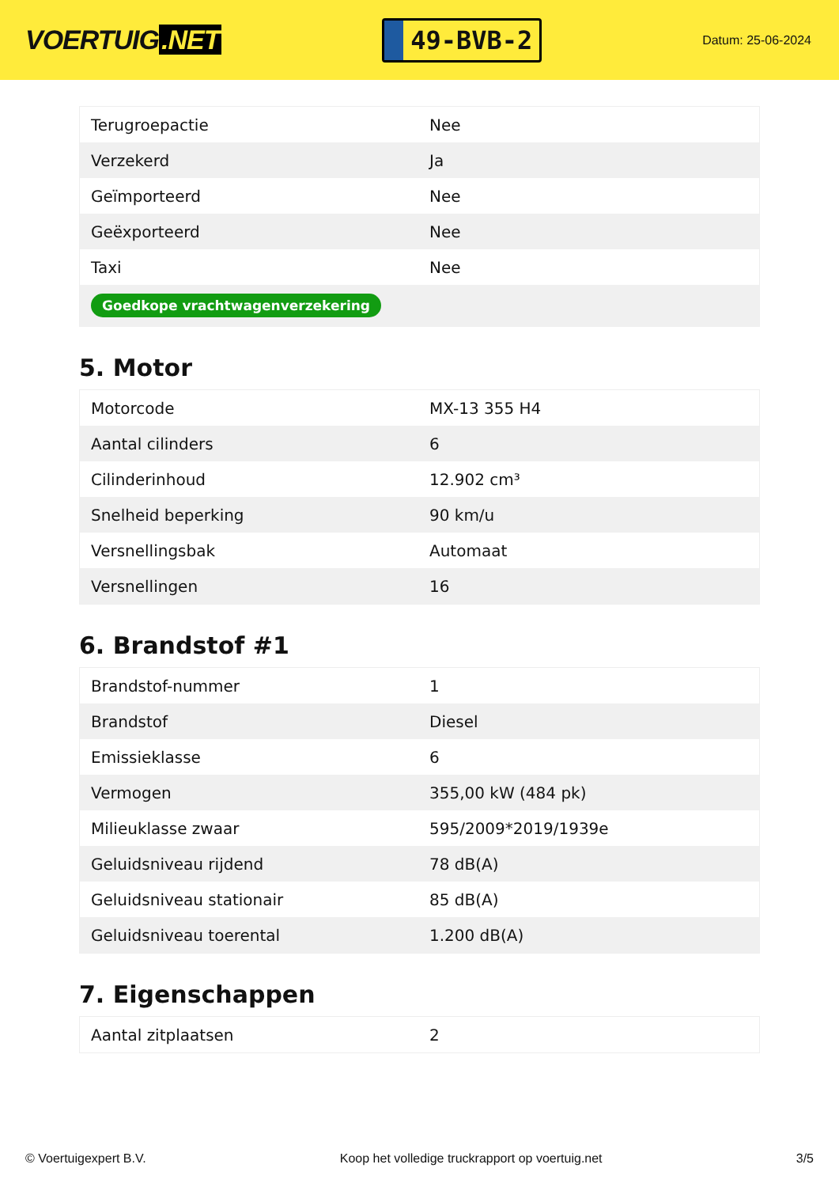VOERTUIG.NET
49-BVB-2
Datum: 25-06-2024
| Terugroepactie | Nee |
| Verzekerd | Ja |
| Geïmporteerd | Nee |
| Geëxporteerd | Nee |
| Taxi | Nee |
| Goedkope vrachtwagenverzekering | |
5. Motor
| Motorcode | MX-13 355 H4 |
| Aantal cilinders | 6 |
| Cilinderinhoud | 12.902 cm³ |
| Snelheid beperking | 90 km/u |
| Versnellingsbak | Automaat |
| Versnellingen | 16 |
6. Brandstof #1
| Brandstof-nummer | 1 |
| Brandstof | Diesel |
| Emissieklasse | 6 |
| Vermogen | 355,00 kW (484 pk) |
| Milieuklasse zwaar | 595/2009*2019/1939e |
| Geluidsniveau rijdend | 78 dB(A) |
| Geluidsniveau stationair | 85 dB(A) |
| Geluidsniveau toerental | 1.200 dB(A) |
7. Eigenschappen
| Aantal zitplaatsen | 2 |
© Voertuigexpert B.V. Koop het volledige truckrapport op voertuig.net 3/5